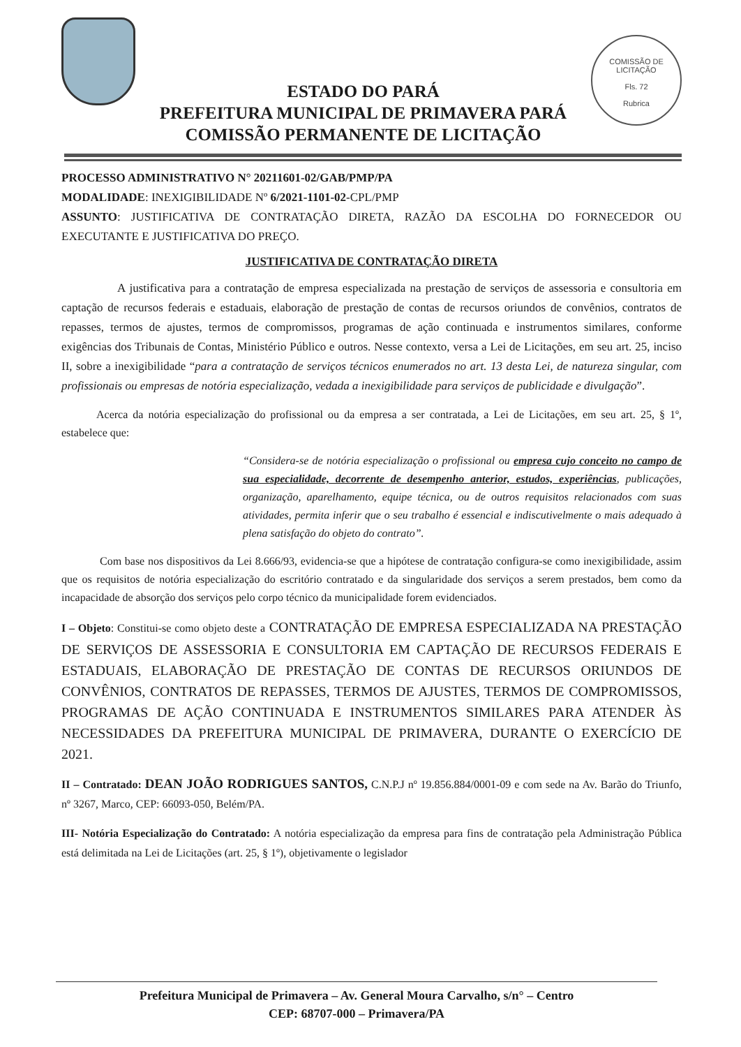ESTADO DO PARÁ
PREFEITURA MUNICIPAL DE PRIMAVERA PARÁ
COMISSÃO PERMANENTE DE LICITAÇÃO
COMISSÃO DE LICITAÇÃO
Fls. 72
Rubrica
PROCESSO ADMINISTRATIVO N° 20211601-02/GAB/PMP/PA
MODALIDADE: INEXIGIBILIDADE Nº 6/2021-1101-02-CPL/PMP
ASSUNTO: JUSTIFICATIVA DE CONTRATAÇÃO DIRETA, RAZÃO DA ESCOLHA DO FORNECEDOR OU EXECUTANTE E JUSTIFICATIVA DO PREÇO.
JUSTIFICATIVA DE CONTRATAÇÃO DIRETA
A justificativa para a contratação de empresa especializada na prestação de serviços de assessoria e consultoria em captação de recursos federais e estaduais, elaboração de prestação de contas de recursos oriundos de convênios, contratos de repasses, termos de ajustes, termos de compromissos, programas de ação continuada e instrumentos similares, conforme exigências dos Tribunais de Contas, Ministério Público e outros. Nesse contexto, versa a Lei de Licitações, em seu art. 25, inciso II, sobre a inexigibilidade “para a contratação de serviços técnicos enumerados no art. 13 desta Lei, de natureza singular, com profissionais ou empresas de notória especialização, vedada a inexigibilidade para serviços de publicidade e divulgação”.
Acerca da notória especialização do profissional ou da empresa a ser contratada, a Lei de Licitações, em seu art. 25, § 1º, estabelece que:
“Considera-se de notória especialização o profissional ou empresa cujo conceito no campo de sua especialidade, decorrente de desempenho anterior, estudos, experiências, publicações, organização, aparelhamento, equipe técnica, ou de outros requisitos relacionados com suas atividades, permita inferir que o seu trabalho é essencial e indiscutivelmente o mais adequado à plena satisfação do objeto do contrato”.
Com base nos dispositivos da Lei 8.666/93, evidencia-se que a hipótese de contratação configura-se como inexigibilidade, assim que os requisitos de notória especialização do escritório contratado e da singularidade dos serviços a serem prestados, bem como da incapacidade de absorção dos serviços pelo corpo técnico da municipalidade forem evidenciados.
I – Objeto: Constitui-se como objeto deste a CONTRATAÇÃO DE EMPRESA ESPECIALIZADA NA PRESTAÇÃO DE SERVIÇOS DE ASSESSORIA E CONSULTORIA EM CAPTAÇÃO DE RECURSOS FEDERAIS E ESTADUAIS, ELABORAÇÃO DE PRESTAÇÃO DE CONTAS DE RECURSOS ORIUNDOS DE CONVÊNIOS, CONTRATOS DE REPASSES, TERMOS DE AJUSTES, TERMOS DE COMPROMISSOS, PROGRAMAS DE AÇÃO CONTINUADA E INSTRUMENTOS SIMILARES PARA ATENDER ÀS NECESSIDADES DA PREFEITURA MUNICIPAL DE PRIMAVERA, DURANTE O EXERCÍCIO DE 2021.
II – Contratado: DEAN JOÃO RODRIGUES SANTOS, C.N.P.J nº 19.856.884/0001-09 e com sede na Av. Barão do Triunfo, nº 3267, Marco, CEP: 66093-050, Belém/PA.
III- Notória Especialização do Contratado: A notória especialização da empresa para fins de contratação pela Administração Pública está delimitada na Lei de Licitações (art. 25, § 1º), objetivamente o legislador
Prefeitura Municipal de Primavera – Av. General Moura Carvalho, s/n° – Centro
CEP: 68707-000 – Primavera/PA